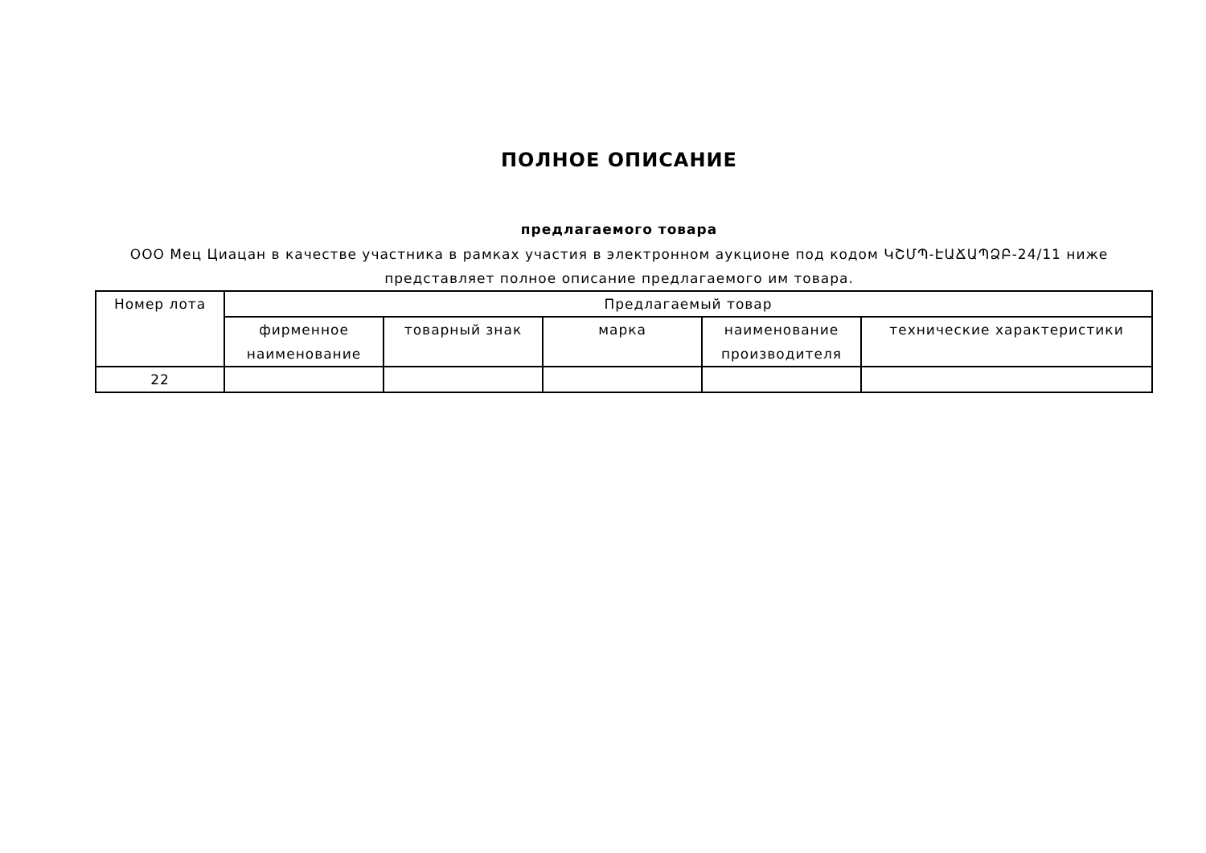ПОЛНОЕ ОПИСАНИЕ
предлагаемого товара
ООО Мец Циацан в качестве участника в рамках участия в электронном аукционе под кодом ԿՇՄՊ-ԷԱՃԱՊՁԲ-24/11 ниже представляет полное описание предлагаемого им товара.
| Номер лота | Предлагаемый товар | | | | |
| --- | --- | --- | --- | --- | --- |
| | фирменное наименование | товарный знак | марка | наименование производителя | технические характеристики |
| 22 | | | | | |